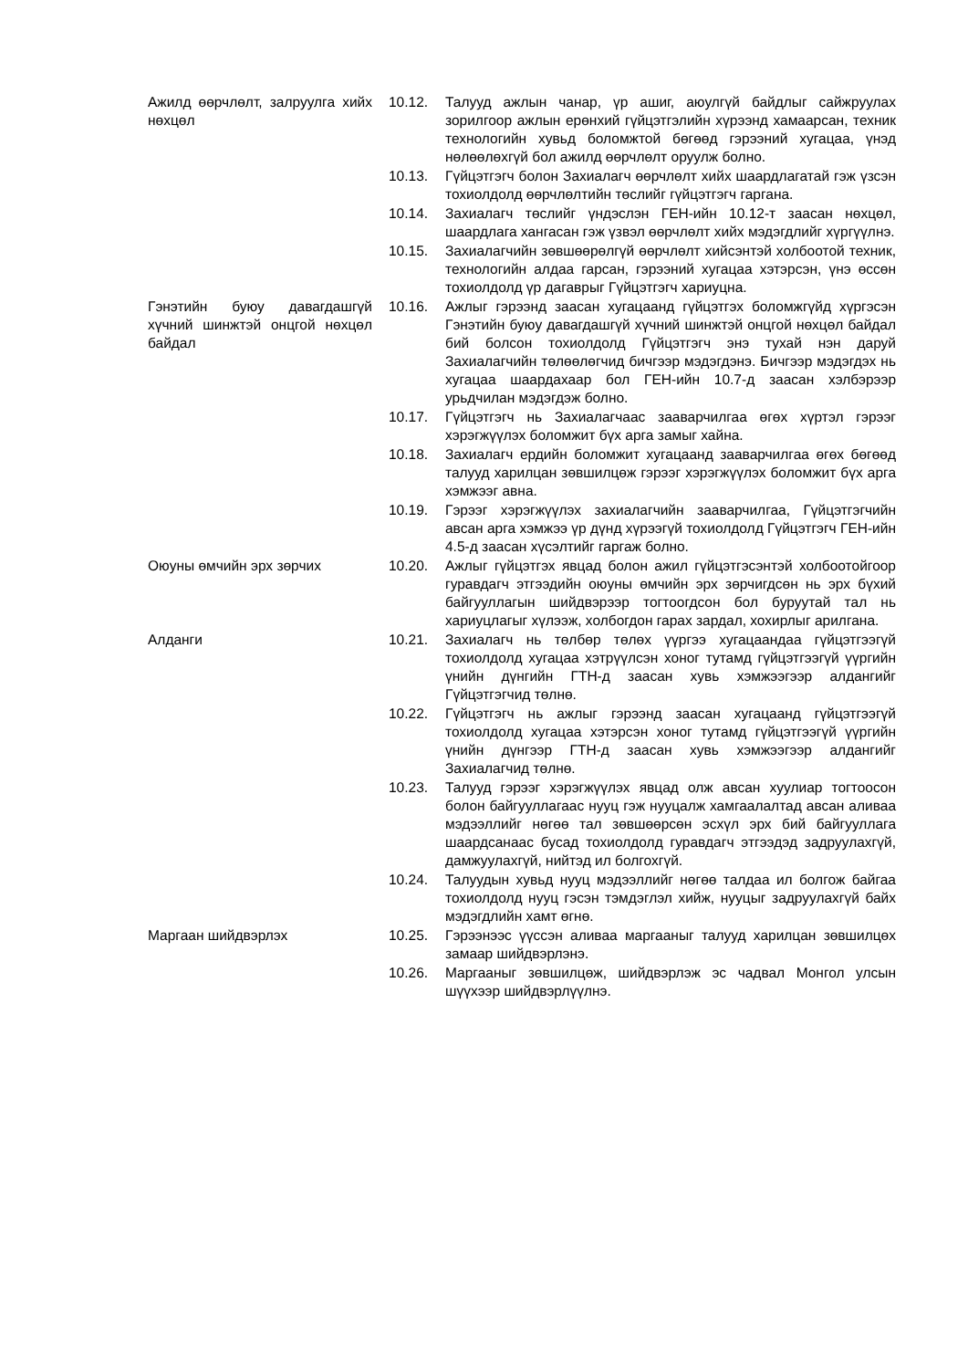Ажилд өөрчлөлт, залруулга хийх нөхцөл
10.12. Талууд ажлын чанар, үр ашиг, аюулгүй байдлыг сайжруулах зорилгоор ажлын ерөнхий гүйцэтгэлийн хүрээнд хамаарсан, техник технологийн хувьд боломжтой бөгөөд гэрээний хугацаа, үнэд нөлөөлөхгүй бол ажилд өөрчлөлт оруулж болно.
10.13. Гүйцэтгэгч болон Захиалагч өөрчлөлт хийх шаардлагатай гэж үзсэн тохиолдолд өөрчлөлтийн төслийг гүйцэтгэгч гаргана.
10.14. Захиалагч төслийг үндэслэн ГЕН-ийн 10.12-т заасан нөхцөл, шаардлага хангасан гэж үзвэл өөрчлөлт хийх мэдэгдлийг хүргүүлнэ.
10.15. Захиалагчийн зөвшөөрөлгүй өөрчлөлт хийсэнтэй холбоотой техник, технологийн алдаа гарсан, гэрээний хугацаа хэтэрсэн, үнэ өссөн тохиолдолд үр дагаврыг Гүйцэтгэгч хариуцна.
Гэнэтийн буюу давагдашгүй хүчний шинжтэй онцгой нөхцөл байдал
10.16. Ажлыг гэрээнд заасан хугацаанд гүйцэтгэх боломжгүйд хүргэсэн Гэнэтийн буюу давагдашгүй хүчний шинжтэй онцгой нөхцөл байдал бий болсон тохиолдолд Гүйцэтгэгч энэ тухай нэн даруй Захиалагчийн төлөөлөгчид бичгээр мэдэгдэнэ. Бичгээр мэдэгдэх нь хугацаа шаардахаар бол ГЕН-ийн 10.7-д заасан хэлбэрээр урьдчилан мэдэгдэж болно.
10.17. Гүйцэтгэгч нь Захиалагчаас зааварчилгаа өгөх хүртэл гэрээг хэрэгжүүлэх боломжит бүх арга замыг хайна.
10.18. Захиалагч ердийн боломжит хугацаанд зааварчилгаа өгөх бөгөөд талууд харилцан зөвшилцөж гэрээг хэрэгжүүлэх боломжит бүх арга хэмжээг авна.
10.19. Гэрээг хэрэгжүүлэх захиалагчийн зааварчилгаа, Гүйцэтгэгчийн авсан арга хэмжээ үр дүнд хүрээгүй тохиолдолд Гүйцэтгэгч ГЕН-ийн 4.5-д заасан хүсэлтийг гаргаж болно.
Оюуны өмчийн эрх зөрчих 10.20. Ажлыг гүйцэтгэх явцад болон ажил гүйцэтгэсэнтэй холбоотойгоор гуравдагч этгээдийн оюуны өмчийн эрх зөрчигдсөн нь эрх бүхий байгууллагын шийдвэрээр тогтоогдсон бол буруутай тал нь хариуцлагыг хүлээж, холбогдон гарах зардал, хохирлыг арилгана.
Алданги 10.21. Захиалагч нь төлбөр төлөх үүргээ хугацаандаа гүйцэтгээгүй тохиолдолд хугацаа хэтрүүлсэн хоног тутамд гүйцэтгээгүй үүргийн үнийн дүнгийн ГТН-д заасан хувь хэмжээгээр алдангийг Гүйцэтгэгчид төлнө.
10.22. Гүйцэтгэгч нь ажлыг гэрээнд заасан хугацаанд гүйцэтгээгүй тохиолдолд хугацаа хэтэрсэн хоног тутамд гүйцэтгээгүй үүргийн үнийн дүнгээр ГТН-д заасан хувь хэмжээгээр алдангийг Захиалагчид төлнө.
10.23. Талууд гэрээг хэрэгжүүлэх явцад олж авсан хуулиар тогтоосон болон байгууллагаас нууц гэж нууцалж хамгаалалтад авсан аливаа мэдээллийг нөгөө тал зөвшөөрсөн эсхүл эрх бий байгууллага шаардсанаас бусад тохиолдолд гуравдагч этгээдэд задруулахгүй, дамжуулахгүй, нийтэд ил болгохгүй.
10.24. Талуудын хувьд нууц мэдээллийг нөгөө талдаа ил болгож байгаа тохиолдолд нууц гэсэн тэмдэглэл хийж, нууцыг задруулахгүй байх мэдэгдлийн хамт өгнө.
Маргаан шийдвэрлэх 10.25. Гэрээнээс үүссэн аливаа маргааныг талууд харилцан зөвшилцөх замаар шийдвэрлэнэ.
10.26. Маргааныг зөвшилцөж, шийдвэрлэж эс чадвал Монгол улсын шүүхээр шийдвэрлүүлнэ.